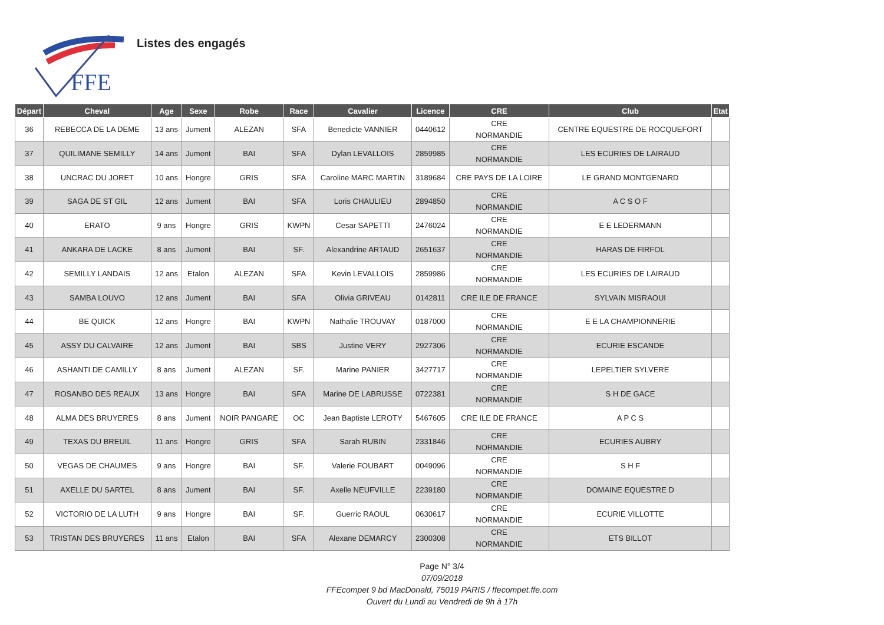FFE
Listes des engagés
| Départ | Cheval | Age | Sexe | Robe | Race | Cavalier | Licence | CRE | Club | Etat |
| --- | --- | --- | --- | --- | --- | --- | --- | --- | --- | --- |
| 36 | REBECCA DE LA DEME | 13 ans | Jument | ALEZAN | SFA | Benedicte VANNIER | 0440612 | CRE NORMANDIE | CENTRE EQUESTRE DE ROCQUEFORT | |
| 37 | QUILIMANE SEMILLY | 14 ans | Jument | BAI | SFA | Dylan LEVALLOIS | 2859985 | CRE NORMANDIE | LES ECURIES DE LAIRAUD | |
| 38 | UNCRAC DU JORET | 10 ans | Hongre | GRIS | SFA | Caroline MARC MARTIN | 3189684 | CRE PAYS DE LA LOIRE | LE GRAND MONTGENARD | |
| 39 | SAGA DE ST GIL | 12 ans | Jument | BAI | SFA | Loris CHAULIEU | 2894850 | CRE NORMANDIE | A C S O F | |
| 40 | ERATO | 9 ans | Hongre | GRIS | KWPN | Cesar SAPETTI | 2476024 | CRE NORMANDIE | E E LEDERMANN | |
| 41 | ANKARA DE LACKE | 8 ans | Jument | BAI | SF. | Alexandrine ARTAUD | 2651637 | CRE NORMANDIE | HARAS DE FIRFOL | |
| 42 | SEMILLY LANDAIS | 12 ans | Etalon | ALEZAN | SFA | Kevin LEVALLOIS | 2859986 | CRE NORMANDIE | LES ECURIES DE LAIRAUD | |
| 43 | SAMBA LOUVO | 12 ans | Jument | BAI | SFA | Olivia GRIVEAU | 0142811 | CRE ILE DE FRANCE | SYLVAIN MISRAOUI | |
| 44 | BE QUICK | 12 ans | Hongre | BAI | KWPN | Nathalie TROUVAY | 0187000 | CRE NORMANDIE | E E LA CHAMPIONNERIE | |
| 45 | ASSY DU CALVAIRE | 12 ans | Jument | BAI | SBS | Justine VERY | 2927306 | CRE NORMANDIE | ECURIE ESCANDE | |
| 46 | ASHANTI DE CAMILLY | 8 ans | Jument | ALEZAN | SF. | Marine PANIER | 3427717 | CRE NORMANDIE | LEPELTIER SYLVERE | |
| 47 | ROSANBO DES REAUX | 13 ans | Hongre | BAI | SFA | Marine DE LABRUSSE | 0722381 | CRE NORMANDIE | S H DE GACE | |
| 48 | ALMA DES BRUYERES | 8 ans | Jument | NOIR PANGARE | OC | Jean Baptiste LEROTY | 5467605 | CRE ILE DE FRANCE | A P C S | |
| 49 | TEXAS DU BREUIL | 11 ans | Hongre | GRIS | SFA | Sarah RUBIN | 2331846 | CRE NORMANDIE | ECURIES AUBRY | |
| 50 | VEGAS DE CHAUMES | 9 ans | Hongre | BAI | SF. | Valerie FOUBART | 0049096 | CRE NORMANDIE | S H F | |
| 51 | AXELLE DU SARTEL | 8 ans | Jument | BAI | SF. | Axelle NEUFVILLE | 2239180 | CRE NORMANDIE | DOMAINE EQUESTRE D | |
| 52 | VICTORIO DE LA LUTH | 9 ans | Hongre | BAI | SF. | Guerric RAOUL | 0630617 | CRE NORMANDIE | ECURIE VILLOTTE | |
| 53 | TRISTAN DES BRUYERES | 11 ans | Etalon | BAI | SFA | Alexane DEMARCY | 2300308 | CRE NORMANDIE | ETS BILLOT | |
Page N° 3/4
07/09/2018
FFEcompet 9 bd MacDonald, 75019 PARIS / ffecompet.ffe.com
Ouvert du Lundi au Vendredi de 9h à 17h